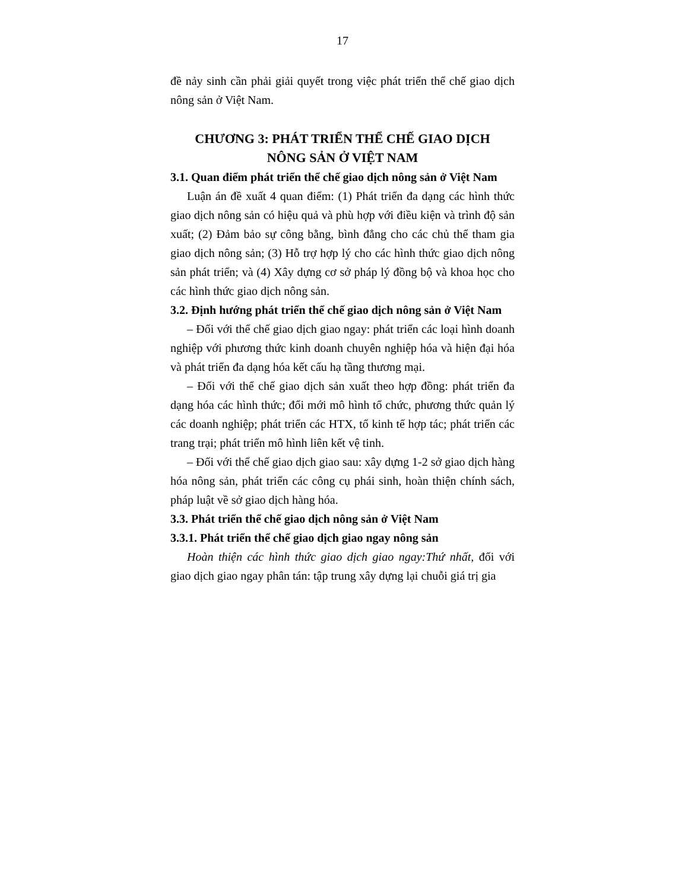17
đề nảy sinh cần phải giải quyết trong việc phát triển thể chế giao dịch nông sản ở Việt Nam.
CHƯƠNG 3: PHÁT TRIỂN THỂ CHẾ GIAO DỊCH
NÔNG SẢN Ở VIỆT NAM
3.1. Quan điểm phát triển thể chế giao dịch nông sản ở Việt Nam
Luận án đề xuất 4 quan điểm: (1) Phát triển đa dạng các hình thức giao dịch nông sản có hiệu quả và phù hợp với điều kiện và trình độ sản xuất; (2) Đảm bảo sự công bằng, bình đẳng cho các chủ thể tham gia giao dịch nông sản; (3) Hỗ trợ hợp lý cho các hình thức giao dịch nông sản phát triển; và (4) Xây dựng cơ sở pháp lý đồng bộ và khoa học cho các hình thức giao dịch nông sản.
3.2. Định hướng phát triển thể chế giao dịch nông sản ở Việt Nam
– Đối với thể chế giao dịch giao ngay: phát triển các loại hình doanh nghiệp với phương thức kinh doanh chuyên nghiệp hóa và hiện đại hóa và phát triển đa dạng hóa kết cấu hạ tầng thương mại.
– Đối với thể chế giao dịch sản xuất theo hợp đồng: phát triển đa dạng hóa các hình thức; đổi mới mô hình tổ chức, phương thức quản lý các doanh nghiệp; phát triển các HTX, tổ kinh tế hợp tác; phát triển các trang trại; phát triển mô hình liên kết vệ tinh.
– Đối với thể chế giao dịch giao sau: xây dựng 1-2 sở giao dịch hàng hóa nông sản, phát triển các công cụ phái sinh, hoàn thiện chính sách, pháp luật về sở giao dịch hàng hóa.
3.3. Phát triển thể chế giao dịch nông sản ở Việt Nam
3.3.1. Phát triển thể chế giao dịch giao ngay nông sản
Hoàn thiện các hình thức giao dịch giao ngay:Thứ nhất, đối với giao dịch giao ngay phân tán: tập trung xây dựng lại chuỗi giá trị gia